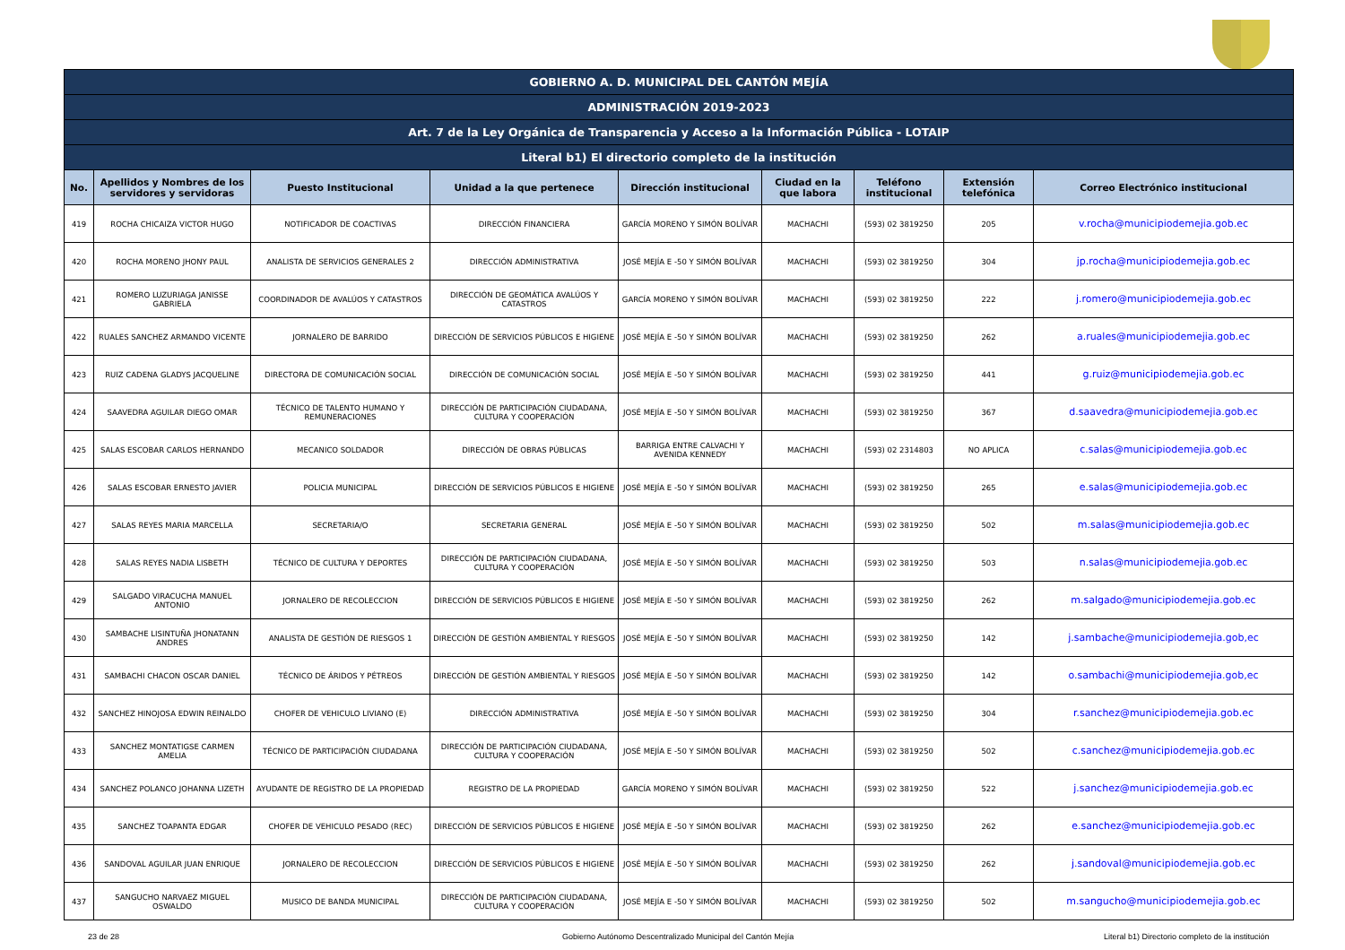| GOBIERNO A. D. MUNICIPAL DEL CANTÓN MEJÍA | | | | | | | | |
| --- | --- | --- | --- | --- | --- | --- | --- | --- |
| ADMINISTRACIÓN 2019-2023 | | | | | | | | |
| Art. 7 de la Ley Orgánica de Transparencia y Acceso a la Información Pública - LOTAIP | | | | | | | | |
| Literal b1) El directorio completo de la institución | | | | | | | | |
| No. | Apellidos y Nombres de los servidores y servidoras | Puesto Institucional | Unidad a la que pertenece | Dirección institucional | Ciudad en la que labora | Teléfono institucional | Extensión telefónica | Correo Electrónico institucional |
| 419 | ROCHA CHICAIZA VICTOR HUGO | NOTIFICADOR DE COACTIVAS | DIRECCIÓN FINANCIERA | GARCÍA MORENO Y SIMÓN BOLÍVAR | MACHACHI | (593) 02 3819250 | 205 | v.rocha@municipiodemejia.gob.ec |
| 420 | ROCHA MORENO JHONY PAUL | ANALISTA DE SERVICIOS GENERALES 2 | DIRECCIÓN ADMINISTRATIVA | JOSÉ MEJÍA E -50 Y SIMÓN BOLÍVAR | MACHACHI | (593) 02 3819250 | 304 | jp.rocha@municipiodemejia.gob.ec |
| 421 | ROMERO LUZURIAGA JANISSE GABRIELA | COORDINADOR DE AVALÚOS Y CATASTROS | DIRECCIÓN DE GEOMÁTICA AVALÚOS Y CATASTROS | GARCÍA MORENO Y SIMÓN BOLÍVAR | MACHACHI | (593) 02 3819250 | 222 | j.romero@municipiodemejia.gob.ec |
| 422 | RUALES SANCHEZ ARMANDO VICENTE | JORNALERO DE BARRIDO | DIRECCIÓN DE SERVICIOS PÚBLICOS E HIGIENE | JOSÉ MEJÍA E -50 Y SIMÓN BOLÍVAR | MACHACHI | (593) 02 3819250 | 262 | a.ruales@municipiodemejia.gob.ec |
| 423 | RUIZ CADENA GLADYS JACQUELINE | DIRECTORA DE COMUNICACIÓN SOCIAL | DIRECCIÓN DE COMUNICACIÓN SOCIAL | JOSÉ MEJÍA E -50 Y SIMÓN BOLÍVAR | MACHACHI | (593) 02 3819250 | 441 | g.ruiz@municipiodemejia.gob.ec |
| 424 | SAAVEDRA AGUILAR DIEGO OMAR | TÉCNICO DE TALENTO HUMANO Y REMUNERACIONES | DIRECCIÓN DE PARTICIPACIÓN CIUDADANA, CULTURA Y COOPERACIÓN | JOSÉ MEJÍA E -50 Y SIMÓN BOLÍVAR | MACHACHI | (593) 02 3819250 | 367 | d.saavedra@municipiodemejia.gob.ec |
| 425 | SALAS ESCOBAR CARLOS HERNANDO | MECANICO SOLDADOR | DIRECCIÓN DE OBRAS PÚBLICAS | BARRIGA ENTRE CALVACHI Y AVENIDA KENNEDY | MACHACHI | (593) 02 2314803 | NO APLICA | c.salas@municipiodemejia.gob.ec |
| 426 | SALAS ESCOBAR ERNESTO JAVIER | POLICIA MUNICIPAL | DIRECCIÓN DE SERVICIOS PÚBLICOS E HIGIENE | JOSÉ MEJÍA E -50 Y SIMÓN BOLÍVAR | MACHACHI | (593) 02 3819250 | 265 | e.salas@municipiodemejia.gob.ec |
| 427 | SALAS REYES MARIA MARCELLA | SECRETARIA/O | SECRETARIA GENERAL | JOSÉ MEJÍA E -50 Y SIMÓN BOLÍVAR | MACHACHI | (593) 02 3819250 | 502 | m.salas@municipiodemejia.gob.ec |
| 428 | SALAS REYES NADIA LISBETH | TÉCNICO DE CULTURA Y DEPORTES | DIRECCIÓN DE PARTICIPACIÓN CIUDADANA, CULTURA Y COOPERACIÓN | JOSÉ MEJÍA E -50 Y SIMÓN BOLÍVAR | MACHACHI | (593) 02 3819250 | 503 | n.salas@municipiodemejia.gob.ec |
| 429 | SALGADO VIRACUCHA MANUEL ANTONIO | JORNALERO DE RECOLECCION | DIRECCIÓN DE SERVICIOS PÚBLICOS E HIGIENE | JOSÉ MEJÍA E -50 Y SIMÓN BOLÍVAR | MACHACHI | (593) 02 3819250 | 262 | m.salgado@municipiodemejia.gob.ec |
| 430 | SAMBACHE LISINTUÑA JHONATANN ANDRES | ANALISTA DE GESTIÓN DE RIESGOS 1 | DIRECCIÓN DE GESTIÓN AMBIENTAL Y RIESGOS | JOSÉ MEJÍA E -50 Y SIMÓN BOLÍVAR | MACHACHI | (593) 02 3819250 | 142 | j.sambache@municipiodemejia.gob,ec |
| 431 | SAMBACHI CHACON OSCAR DANIEL | TÉCNICO DE ÁRIDOS Y PÉTREOS | DIRECCIÓN DE GESTIÓN AMBIENTAL Y RIESGOS | JOSÉ MEJÍA E -50 Y SIMÓN BOLÍVAR | MACHACHI | (593) 02 3819250 | 142 | o.sambachi@municipiodemejia.gob,ec |
| 432 | SANCHEZ HINOJOSA EDWIN REINALDO | CHOFER DE VEHICULO LIVIANO (E) | DIRECCIÓN ADMINISTRATIVA | JOSÉ MEJÍA E -50 Y SIMÓN BOLÍVAR | MACHACHI | (593) 02 3819250 | 304 | r.sanchez@municipiodemejia.gob.ec |
| 433 | SANCHEZ MONTATIGSE CARMEN AMELIA | TÉCNICO DE PARTICIPACIÓN CIUDADANA | DIRECCIÓN DE PARTICIPACIÓN CIUDADANA, CULTURA Y COOPERACIÓN | JOSÉ MEJÍA E -50 Y SIMÓN BOLÍVAR | MACHACHI | (593) 02 3819250 | 502 | c.sanchez@municipiodemejia.gob.ec |
| 434 | SANCHEZ POLANCO JOHANNA LIZETH | AYUDANTE DE REGISTRO DE LA PROPIEDAD | REGISTRO DE LA PROPIEDAD | GARCÍA MORENO Y SIMÓN BOLÍVAR | MACHACHI | (593) 02 3819250 | 522 | j.sanchez@municipiodemejia.gob.ec |
| 435 | SANCHEZ TOAPANTA EDGAR | CHOFER DE VEHICULO PESADO (REC) | DIRECCIÓN DE SERVICIOS PÚBLICOS E HIGIENE | JOSÉ MEJÍA E -50 Y SIMÓN BOLÍVAR | MACHACHI | (593) 02 3819250 | 262 | e.sanchez@municipiodemejia.gob.ec |
| 436 | SANDOVAL AGUILAR JUAN ENRIQUE | JORNALERO DE RECOLECCION | DIRECCIÓN DE SERVICIOS PÚBLICOS E HIGIENE | JOSÉ MEJÍA E -50 Y SIMÓN BOLÍVAR | MACHACHI | (593) 02 3819250 | 262 | j.sandoval@municipiodemejia.gob.ec |
| 437 | SANGUCHO NARVAEZ MIGUEL OSWALDO | MUSICO DE BANDA MUNICIPAL | DIRECCIÓN DE PARTICIPACIÓN CIUDADANA, CULTURA Y COOPERACIÓN | JOSÉ MEJÍA E -50 Y SIMÓN BOLÍVAR | MACHACHI | (593) 02 3819250 | 502 | m.sangucho@municipiodemejia.gob.ec |
23 de 28
Gobierno Autónomo Descentralizado Municipal del Cantón Mejía
Literal b1) Directorio completo de la institución